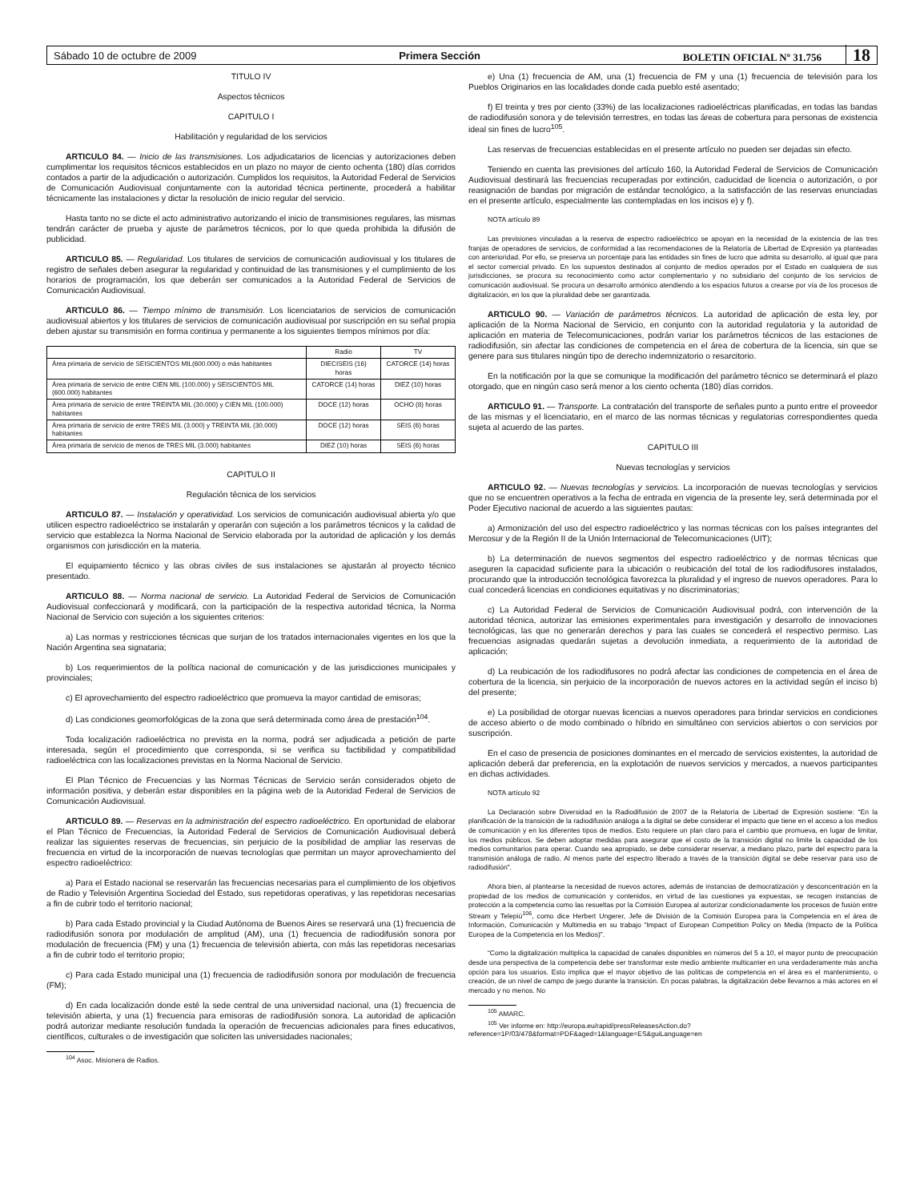Sábado 10 de octubre de 2009 Primera Sección BOLETIN OFICIAL Nº 31.756 18
TITULO IV
Aspectos técnicos
CAPITULO I
Habilitación y regularidad de los servicios
ARTICULO 84. — Inicio de las transmisiones. Los adjudicatarios de licencias y autorizaciones deben cumplimentar los requisitos técnicos establecidos en un plazo no mayor de ciento ochenta (180) días corridos contados a partir de la adjudicación o autorización. Cumplidos los requisitos, la Autoridad Federal de Servicios de Comunicación Audiovisual conjuntamente con la autoridad técnica pertinente, procederá a habilitar técnicamente las instalaciones y dictar la resolución de inicio regular del servicio.
Hasta tanto no se dicte el acto administrativo autorizando el inicio de transmisiones regulares, las mismas tendrán carácter de prueba y ajuste de parámetros técnicos, por lo que queda prohibida la difusión de publicidad.
ARTICULO 85. — Regularidad. Los titulares de servicios de comunicación audiovisual y los titulares de registro de señales deben asegurar la regularidad y continuidad de las transmisiones y el cumplimiento de los horarios de programación, los que deberán ser comunicados a la Autoridad Federal de Servicios de Comunicación Audiovisual.
ARTICULO 86. — Tiempo mínimo de transmisión. Los licenciatarios de servicios de comunicación audiovisual abiertos y los titulares de servicios de comunicación audiovisual por suscripción en su señal propia deben ajustar su transmisión en forma continua y permanente a los siguientes tiempos mínimos por día:
| | Radio | TV |
| --- | --- | --- |
| Área primaria de servicio de SEISCIENTOS MIL(600.000) o más habitantes | DIECISEIS (16) horas | CATORCE (14) horas |
| Área primaria de servicio de entre CIEN MIL (100.000) y SEISCIENTOS MIL (600.000) habitantes | CATORCE (14) horas | DIEZ (10) horas |
| Área primaria de servicio de entre TREINTA MIL (30.000) y CIEN MIL (100.000) habitantes | DOCE (12) horas | OCHO (8) horas |
| Área primaria de servicio de entre TRES MIL (3.000) y TREINTA MIL (30.000) habitantes | DOCE (12) horas | SEIS (6) horas |
| Área primaria de servicio de menos de TRES MIL (3.000) habitantes | DIEZ (10) horas | SEIS (6) horas |
CAPITULO II
Regulación técnica de los servicios
ARTICULO 87. — Instalación y operatividad. Los servicios de comunicación audiovisual abierta y/o que utilicen espectro radioeléctrico se instalarán y operarán con sujeción a los parámetros técnicos y la calidad de servicio que establezca la Norma Nacional de Servicio elaborada por la autoridad de aplicación y los demás organismos con jurisdicción en la materia.
El equipamiento técnico y las obras civiles de sus instalaciones se ajustarán al proyecto técnico presentado.
ARTICULO 88. — Norma nacional de servicio. La Autoridad Federal de Servicios de Comunicación Audiovisual confeccionará y modificará, con la participación de la respectiva autoridad técnica, la Norma Nacional de Servicio con sujeción a los siguientes criterios:
a) Las normas y restricciones técnicas que surjan de los tratados internacionales vigentes en los que la Nación Argentina sea signataria;
b) Los requerimientos de la política nacional de comunicación y de las jurisdicciones municipales y provinciales;
c) El aprovechamiento del espectro radioeléctrico que promueva la mayor cantidad de emisoras;
d) Las condiciones geomorfológicas de la zona que será determinada como área de prestación<sup>104</sup>.
Toda localización radioeléctrica no prevista en la norma, podrá ser adjudicada a petición de parte interesada, según el procedimiento que corresponda, si se verifica su factibilidad y compatibilidad radioeléctrica con las localizaciones previstas en la Norma Nacional de Servicio.
El Plan Técnico de Frecuencias y las Normas Técnicas de Servicio serán considerados objeto de información positiva, y deberán estar disponibles en la página web de la Autoridad Federal de Servicios de Comunicación Audiovisual.
ARTICULO 89. — Reservas en la administración del espectro radioeléctrico. En oportunidad de elaborar el Plan Técnico de Frecuencias, la Autoridad Federal de Servicios de Comunicación Audiovisual deberá realizar las siguientes reservas de frecuencias, sin perjuicio de la posibilidad de ampliar las reservas de frecuencia en virtud de la incorporación de nuevas tecnologías que permitan un mayor aprovechamiento del espectro radioeléctrico:
a) Para el Estado nacional se reservarán las frecuencias necesarias para el cumplimiento de los objetivos de Radio y Televisión Argentina Sociedad del Estado, sus repetidoras operativas, y las repetidoras necesarias a fin de cubrir todo el territorio nacional;
b) Para cada Estado provincial y la Ciudad Autónoma de Buenos Aires se reservará una (1) frecuencia de radiodifusión sonora por modulación de amplitud (AM), una (1) frecuencia de radiodifusión sonora por modulación de frecuencia (FM) y una (1) frecuencia de televisión abierta, con más las repetidoras necesarias a fin de cubrir todo el territorio propio;
c) Para cada Estado municipal una (1) frecuencia de radiodifusión sonora por modulación de frecuencia (FM);
d) En cada localización donde esté la sede central de una universidad nacional, una (1) frecuencia de televisión abierta, y una (1) frecuencia para emisoras de radiodifusión sonora. La autoridad de aplicación podrá autorizar mediante resolución fundada la operación de frecuencias adicionales para fines educativos, científicos, culturales o de investigación que soliciten las universidades nacionales;
<sup>104</sup> Asoc. Misionera de Radios.
e) Una (1) frecuencia de AM, una (1) frecuencia de FM y una (1) frecuencia de televisión para los Pueblos Originarios en las localidades donde cada pueblo esté asentado;
f) El treinta y tres por ciento (33%) de las localizaciones radioeléctricas planificadas, en todas las bandas de radiodifusión sonora y de televisión terrestres, en todas las áreas de cobertura para personas de existencia ideal sin fines de lucro<sup>105</sup>.
Las reservas de frecuencias establecidas en el presente artículo no pueden ser dejadas sin efecto.
Teniendo en cuenta las previsiones del artículo 160, la Autoridad Federal de Servicios de Comunicación Audiovisual destinará las frecuencias recuperadas por extinción, caducidad de licencia o autorización, o por reasignación de bandas por migración de estándar tecnológico, a la satisfacción de las reservas enunciadas en el presente artículo, especialmente las contempladas en los incisos e) y f).
NOTA artículo 89
Las previsiones vinculadas a la reserva de espectro radioeléctrico se apoyan en la necesidad de la existencia de las tres franjas de operadores de servicios, de conformidad a las recomendaciones de la Relatoría de Libertad de Expresión ya planteadas con anterioridad. Por ello, se preserva un porcentaje para las entidades sin fines de lucro que admita su desarrollo, al igual que para el sector comercial privado. En los supuestos destinados al conjunto de medios operados por el Estado en cualquiera de sus jurisdicciones, se procura su reconocimiento como actor complementario y no subsidiario del conjunto de los servicios de comunicación audiovisual. Se procura un desarrollo armónico atendiendo a los espacios futuros a crearse por vía de los procesos de digitalización, en los que la pluralidad debe ser garantizada.
ARTICULO 90. — Variación de parámetros técnicos. La autoridad de aplicación de esta ley, por aplicación de la Norma Nacional de Servicio, en conjunto con la autoridad regulatoria y la autoridad de aplicación en materia de Telecomunicaciones, podrán variar los parámetros técnicos de las estaciones de radiodifusión, sin afectar las condiciones de competencia en el área de cobertura de la licencia, sin que se genere para sus titulares ningún tipo de derecho indemnizatorio o resarcitorio.
En la notificación por la que se comunique la modificación del parámetro técnico se determinará el plazo otorgado, que en ningún caso será menor a los ciento ochenta (180) días corridos.
ARTICULO 91. — Transporte. La contratación del transporte de señales punto a punto entre el proveedor de las mismas y el licenciatario, en el marco de las normas técnicas y regulatorias correspondientes queda sujeta al acuerdo de las partes.
CAPITULO III
Nuevas tecnologías y servicios
ARTICULO 92. — Nuevas tecnologías y servicios. La incorporación de nuevas tecnologías y servicios que no se encuentren operativos a la fecha de entrada en vigencia de la presente ley, será determinada por el Poder Ejecutivo nacional de acuerdo a las siguientes pautas:
a) Armonización del uso del espectro radioeléctrico y las normas técnicas con los países integrantes del Mercosur y de la Región II de la Unión Internacional de Telecomunicaciones (UIT);
b) La determinación de nuevos segmentos del espectro radioeléctrico y de normas técnicas que aseguren la capacidad suficiente para la ubicación o reubicación del total de los radiodifusores instalados, procurando que la introducción tecnológica favorezca la pluralidad y el ingreso de nuevos operadores. Para lo cual concederá licencias en condiciones equitativas y no discriminatorias;
c) La Autoridad Federal de Servicios de Comunicación Audiovisual podrá, con intervención de la autoridad técnica, autorizar las emisiones experimentales para investigación y desarrollo de innovaciones tecnológicas, las que no generarán derechos y para las cuales se concederá el respectivo permiso. Las frecuencias asignadas quedarán sujetas a devolución inmediata, a requerimiento de la autoridad de aplicación;
d) La reubicación de los radiodifusores no podrá afectar las condiciones de competencia en el área de cobertura de la licencia, sin perjuicio de la incorporación de nuevos actores en la actividad según el inciso b) del presente;
e) La posibilidad de otorgar nuevas licencias a nuevos operadores para brindar servicios en condiciones de acceso abierto o de modo combinado o híbrido en simultáneo con servicios abiertos o con servicios por suscripción.
En el caso de presencia de posiciones dominantes en el mercado de servicios existentes, la autoridad de aplicación deberá dar preferencia, en la explotación de nuevos servicios y mercados, a nuevos participantes en dichas actividades.
NOTA artículo 92
La Declaración sobre Diversidad en la Radiodifusión de 2007 de la Relatoría de Libertad de Expresión sostiene: “En la planificación de la transición de la radiodifusión análoga a la digital se debe considerar el impacto que tiene en el acceso a los medios de comunicación y en los diferentes tipos de medios. Esto requiere un plan claro para el cambio que promueva, en lugar de limitar, los medios públicos. Se deben adoptar medidas para asegurar que el costo de la transición digital no limite la capacidad de los medios comunitarios para operar. Cuando sea apropiado, se debe considerar reservar, a mediano plazo, parte del espectro para la transmisión análoga de radio. Al menos parte del espectro liberado a través de la transición digital se debe reservar para uso de radiodifusión”.
Ahora bien, al plantearse la necesidad de nuevos actores, además de instancias de democratización y desconcentración en la propiedad de los medios de comunicación y contenidos, en virtud de las cuestiones ya expuestas, se recogen instancias de protección a la competencia como las resueltas por la Comisión Europea al autorizar condicionadamente los procesos de fusión entre Stream y Telepiú<sup>106</sup>, como dice Herbert Ungerer, Jefe de División de la Comisión Europea para la Competencia en el área de Información, Comunicación y Multimedia en su trabajo “Impact of European Competition Policy on Media (Impacto de la Política Europea de la Competencia en los Medios)”.
“Como la digitalización multiplica la capacidad de canales disponibles en números del 5 a 10, el mayor punto de preocupación desde una perspectiva de la competencia debe ser transformar este medio ambiente multicarrier en una verdaderamente más ancha opción para los usuarios. Esto implica que el mayor objetivo de las políticas de competencia en el área es el mantenimiento, o creación, de un nivel de campo de juego durante la transición. En pocas palabras, la digitalización debe llevarnos a más actores en el mercado y no menos. No
<sup>105</sup> AMARC.
<sup>105</sup> Ver informe en: http://europa.eu/rapid/pressReleasesAction.do?reference=1P/03/478&format=PDF&aged=1&language=ES&guiLanguage=en